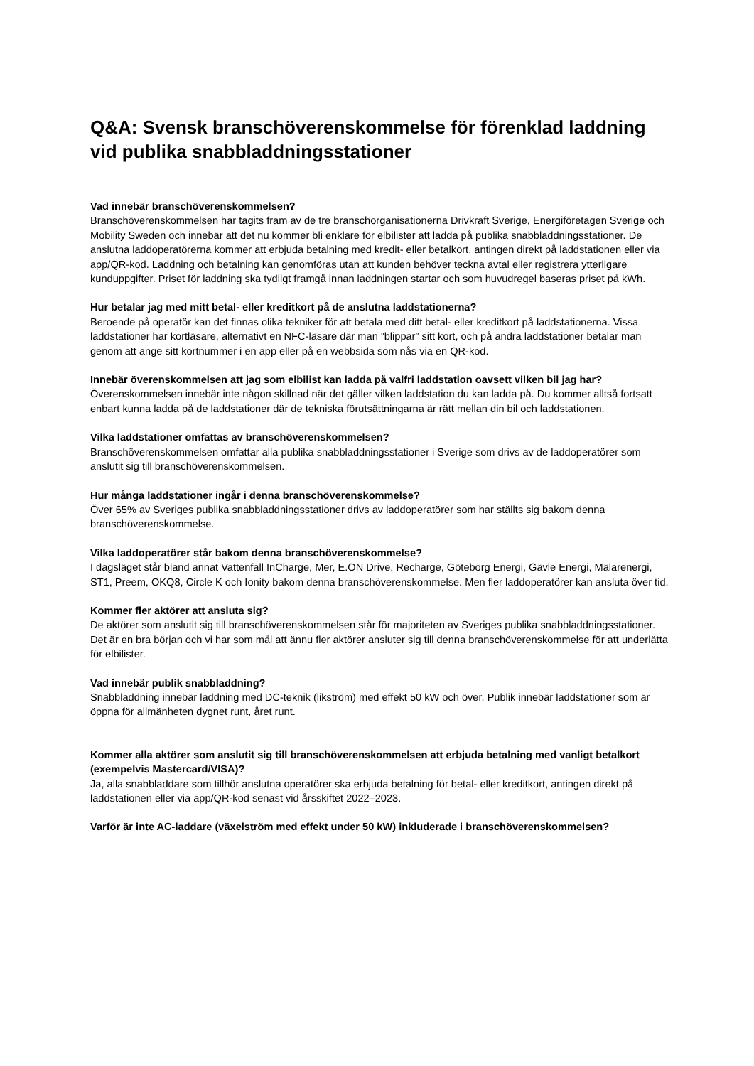Q&A: Svensk branschöverenskommelse för förenklad laddning vid publika snabbladdningsstationer
Vad innebär branschöverenskommelsen?
Branschöverenskommelsen har tagits fram av de tre branschorganisationerna Drivkraft Sverige, Energiföretagen Sverige och Mobility Sweden och innebär att det nu kommer bli enklare för elbilister att ladda på publika snabbladdningsstationer. De anslutna laddoperatörerna kommer att erbjuda betalning med kredit- eller betalkort, antingen direkt på laddstationen eller via app/QR-kod. Laddning och betalning kan genomföras utan att kunden behöver teckna avtal eller registrera ytterligare kunduppgifter. Priset för laddning ska tydligt framgå innan laddningen startar och som huvudregel baseras priset på kWh.
Hur betalar jag med mitt betal- eller kreditkort på de anslutna laddstationerna?
Beroende på operatör kan det finnas olika tekniker för att betala med ditt betal- eller kreditkort på laddstationerna. Vissa laddstationer har kortläsare, alternativt en NFC-läsare där man ”blippar” sitt kort, och på andra laddstationer betalar man genom att ange sitt kortnummer i en app eller på en webbsida som nås via en QR-kod.
Innebär överenskommelsen att jag som elbilist kan ladda på valfri laddstation oavsett vilken bil jag har?
Överenskommelsen innebär inte någon skillnad när det gäller vilken laddstation du kan ladda på. Du kommer alltså fortsatt enbart kunna ladda på de laddstationer där de tekniska förutsättningarna är rätt mellan din bil och laddstationen.
Vilka laddstationer omfattas av branschöverenskommelsen?
Branschöverenskommelsen omfattar alla publika snabbladdningsstationer i Sverige som drivs av de laddoperatörer som anslutit sig till branschöverenskommelsen.
Hur många laddstationer ingår i denna branschöverenskommelse?
Över 65% av Sveriges publika snabbladdningsstationer drivs av laddoperatörer som har ställts sig bakom denna branschöverenskommelse.
Vilka laddoperatörer står bakom denna branschöverenskommelse?
I dagsläget står bland annat Vattenfall InCharge, Mer, E.ON Drive, Recharge, Göteborg Energi, Gävle Energi, Mälarenergi, ST1, Preem, OKQ8, Circle K och Ionity bakom denna branschöverenskommelse. Men fler laddoperatörer kan ansluta över tid.
Kommer fler aktörer att ansluta sig?
De aktörer som anslutit sig till branschöverenskommelsen står för majoriteten av Sveriges publika snabbladdningsstationer. Det är en bra början och vi har som mål att ännu fler aktörer ansluter sig till denna branschöverenskommelse för att underlätta för elbilister.
Vad innebär publik snabbladdning?
Snabbladdning innebär laddning med DC-teknik (likström) med effekt 50 kW och över. Publik innebär laddstationer som är öppna för allmänheten dygnet runt, året runt.
Kommer alla aktörer som anslutit sig till branschöverenskommelsen att erbjuda betalning med vanligt betalkort (exempelvis Mastercard/VISA)?
Ja, alla snabbladdare som tillhör anslutna operatörer ska erbjuda betalning för betal- eller kreditkort, antingen direkt på laddstationen eller via app/QR-kod senast vid årsskiftet 2022–2023.
Varför är inte AC-laddare (växelström med effekt under 50 kW) inkluderade i branschöverenskommelsen?